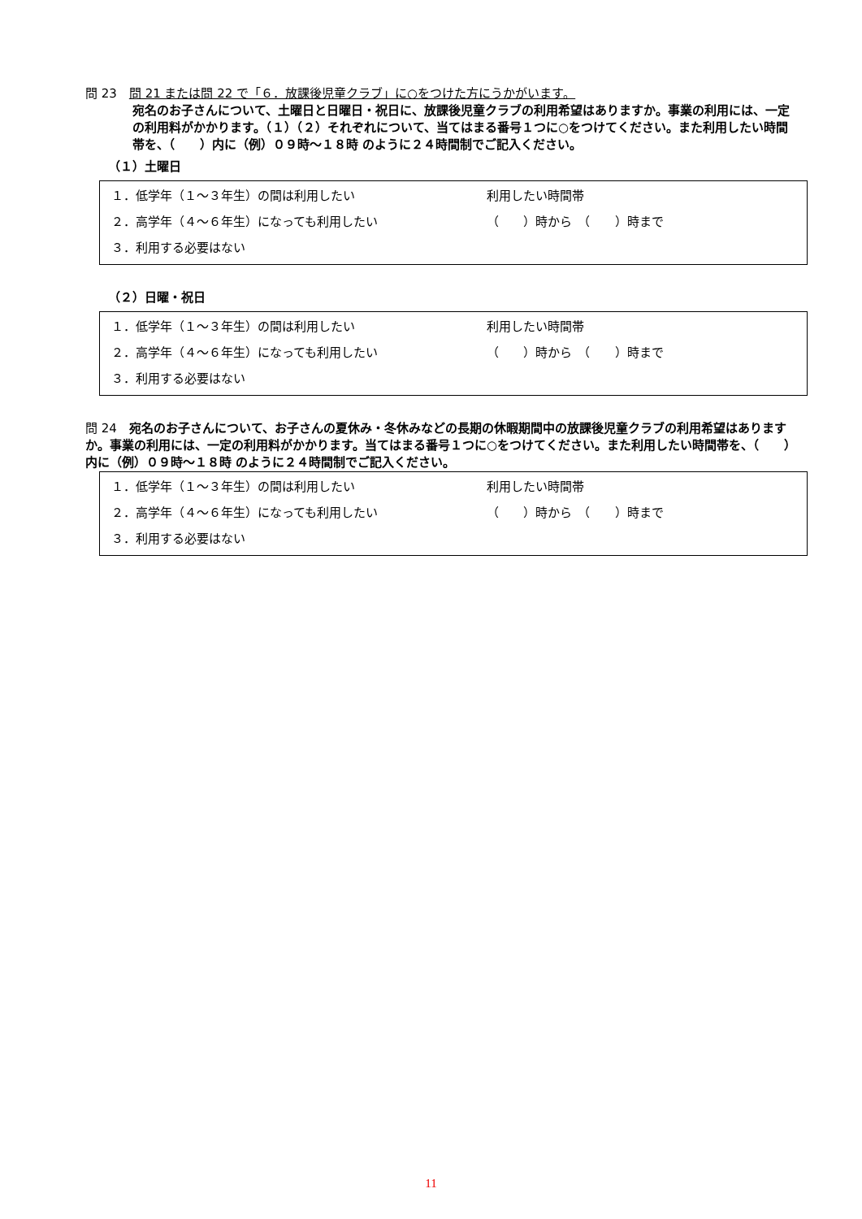問 23　問 21 または問 22 で「６．放課後児童クラブ」に○をつけた方にうかがいます。
宛名のお子さんについて、土曜日と日曜日・祝日に、放課後児童クラブの利用希望はありますか。事業の利用には、一定の利用料がかかります。（１）（２）それぞれについて、当てはまる番号１つに○をつけてください。また利用したい時間帯を、（　　）内に（例）０９時～１８時 のように２４時間制でご記入ください。
（１）土曜日
１．低学年（１～３年生）の間は利用したい 利用したい時間帯
２．高学年（４～６年生）になっても利用したい （　　）時から　（　　）時まで
３．利用する必要はない
（２）日曜・祝日
１．低学年（１～３年生）の間は利用したい 利用したい時間帯
２．高学年（４～６年生）になっても利用したい （　　）時から　（　　）時まで
３．利用する必要はない
問 24　宛名のお子さんについて、お子さんの夏休み・冬休みなどの長期の休暇期間中の放課後児童クラブの利用希望はありますか。事業の利用には、一定の利用料がかかります。当てはまる番号１つに○をつけてください。また利用したい時間帯を、（　　）内に（例）０９時～１８時 のように２４時間制でご記入ください。
１．低学年（１～３年生）の間は利用したい 利用したい時間帯
２．高学年（４～６年生）になっても利用したい （　　）時から　（　　）時まで
３．利用する必要はない
11